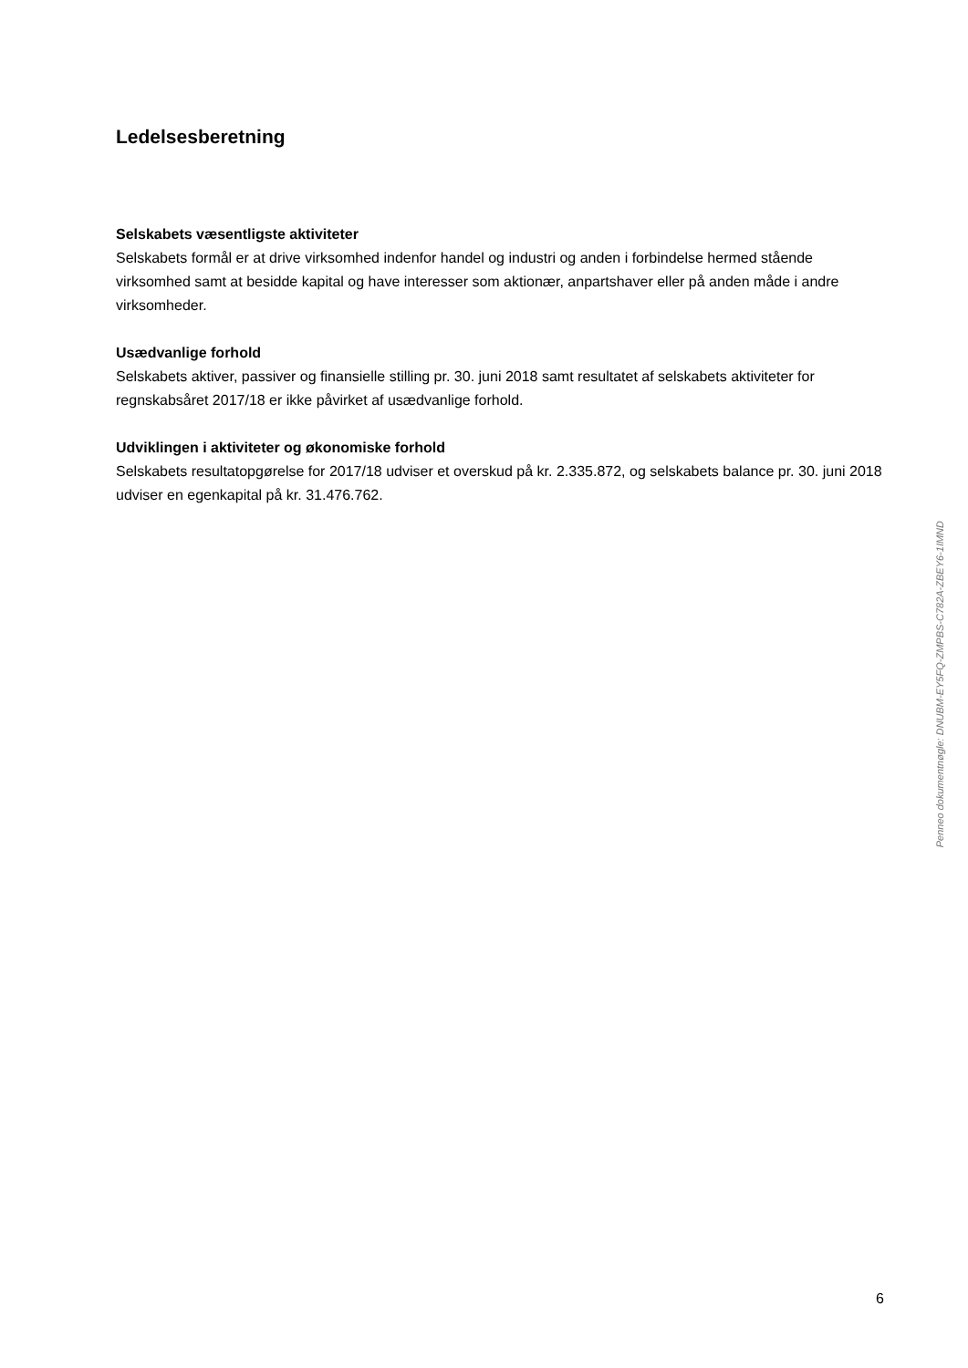Ledelsesberetning
Selskabets væsentligste aktiviteter
Selskabets formål er at drive virksomhed indenfor handel og industri og anden i forbindelse hermed stående virksomhed samt at besidde kapital og have interesser som aktionær, anpartshaver eller på anden måde i andre virksomheder.
Usædvanlige forhold
Selskabets aktiver, passiver og finansielle stilling pr. 30. juni 2018 samt resultatet af selskabets aktiviteter for regnskabsåret 2017/18 er ikke påvirket af usædvanlige forhold.
Udviklingen i aktiviteter og økonomiske forhold
Selskabets resultatopgørelse for 2017/18 udviser et overskud på kr. 2.335.872, og selskabets balance pr. 30. juni 2018 udviser en egenkapital på kr. 31.476.762.
Penneo dokumentnøgle: DNUBM-EY5FQ-ZMPBS-C782A-ZBEY6-1IMND
6